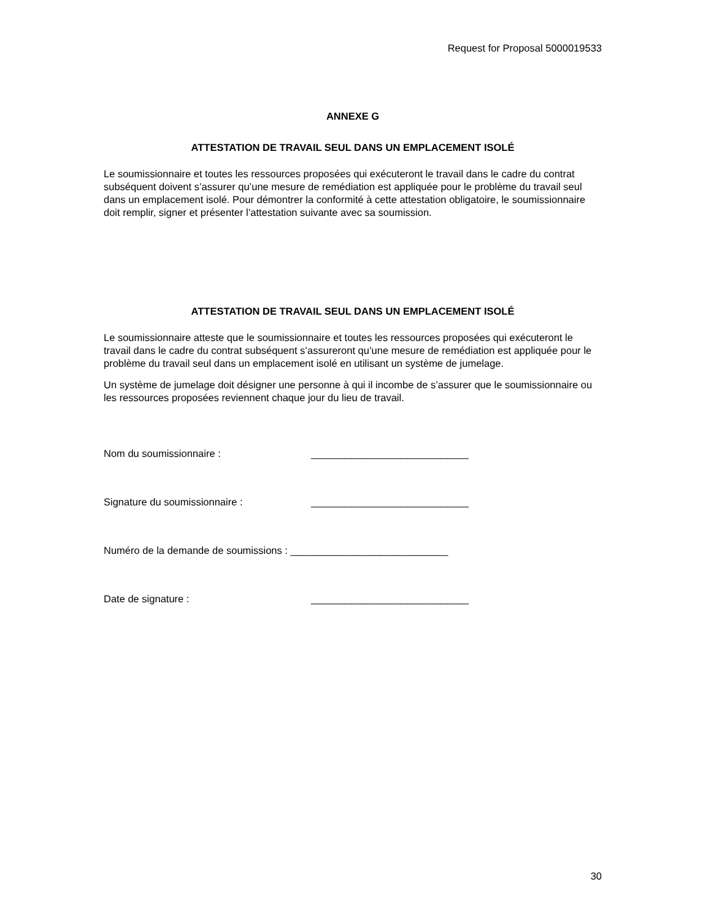Request for Proposal 5000019533
ANNEXE G
ATTESTATION DE TRAVAIL SEUL DANS UN EMPLACEMENT ISOLÉ
Le soumissionnaire et toutes les ressources proposées qui exécuteront le travail dans le cadre du contrat subséquent doivent s’assurer qu’une mesure de remédiation est appliquée pour le problème du travail seul dans un emplacement isolé. Pour démontrer la conformité à cette attestation obligatoire, le soumissionnaire doit remplir, signer et présenter l’attestation suivante avec sa soumission.
ATTESTATION DE TRAVAIL SEUL DANS UN EMPLACEMENT ISOLÉ
Le soumissionnaire atteste que le soumissionnaire et toutes les ressources proposées qui exécuteront le travail dans le cadre du contrat subséquent s’assureront qu’une mesure de remédiation est appliquée pour le problème du travail seul dans un emplacement isolé en utilisant un système de jumelage.
Un système de jumelage doit désigner une personne à qui il incombe de s’assurer que le soumissionnaire ou les ressources proposées reviennent chaque jour du lieu de travail.
Nom du soumissionnaire : ____________________________
Signature du soumissionnaire : ____________________________
Numéro de la demande de soumissions : ____________________________
Date de signature : ____________________________
30